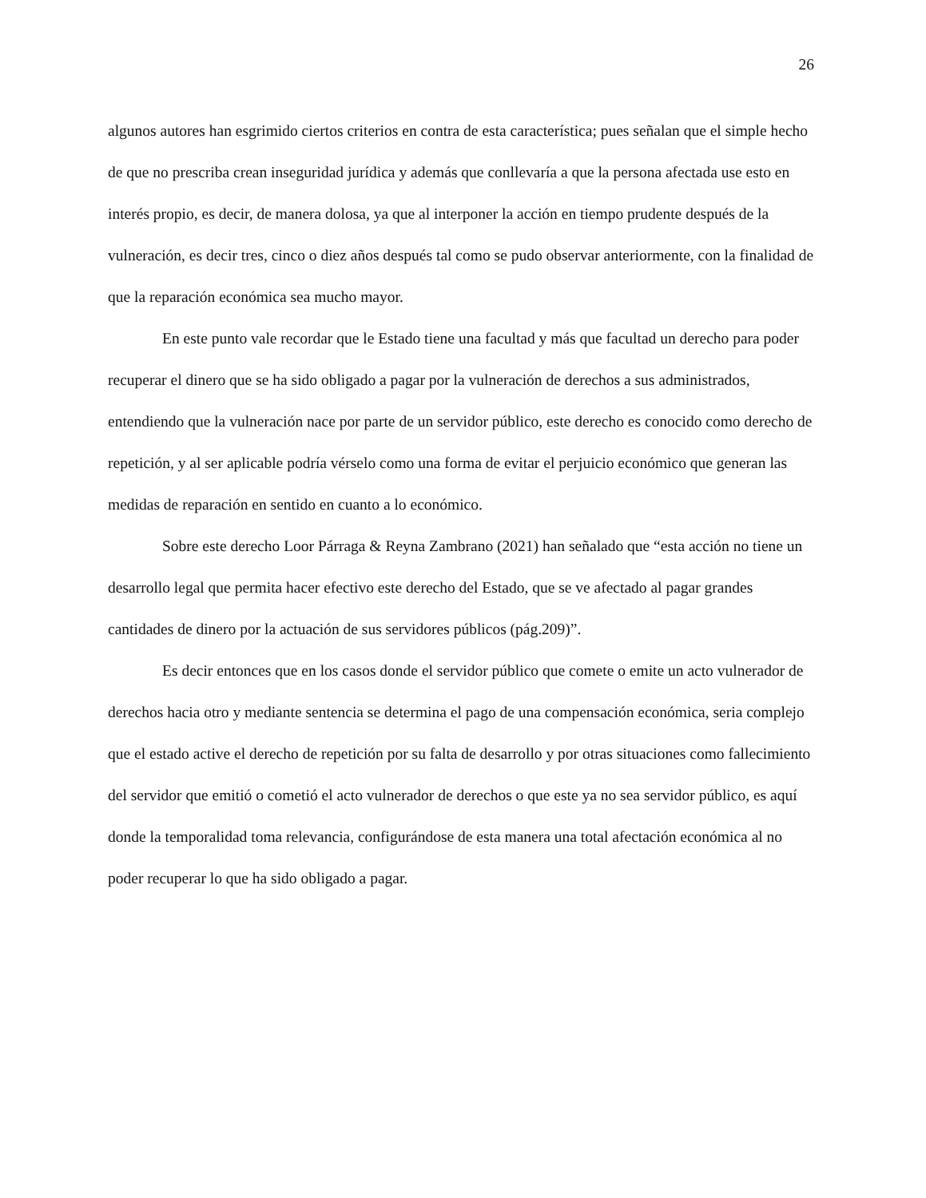26
algunos autores han esgrimido ciertos criterios en contra de esta característica; pues señalan que el simple hecho de que no prescriba crean inseguridad jurídica y además que conllevaría a que la persona afectada use esto en interés propio, es decir, de manera dolosa, ya que al interponer la acción en tiempo prudente después de la vulneración, es decir tres, cinco o diez años después tal como se pudo observar anteriormente, con la finalidad de que la reparación económica sea mucho mayor.
En este punto vale recordar que le Estado tiene una facultad y más que facultad un derecho para poder recuperar el dinero que se ha sido obligado a pagar por la vulneración de derechos a sus administrados, entendiendo que la vulneración nace por parte de un servidor público, este derecho es conocido como derecho de repetición, y al ser aplicable podría vérselo como una forma de evitar el perjuicio económico que generan las medidas de reparación en sentido en cuanto a lo económico.
Sobre este derecho Loor Párraga & Reyna Zambrano (2021) han señalado que “esta acción no tiene un desarrollo legal que permita hacer efectivo este derecho del Estado, que se ve afectado al pagar grandes cantidades de dinero por la actuación de sus servidores públicos (pág.209)”.
Es decir entonces que en los casos donde el servidor público que comete o emite un acto vulnerador de derechos hacia otro y mediante sentencia se determina el pago de una compensación económica, seria complejo que el estado active el derecho de repetición por su falta de desarrollo y por otras situaciones como fallecimiento del servidor que emitió o cometió el acto vulnerador de derechos o que este ya no sea servidor público, es aquí donde la temporalidad toma relevancia, configurándose de esta manera una total afectación económica al no poder recuperar lo que ha sido obligado a pagar.